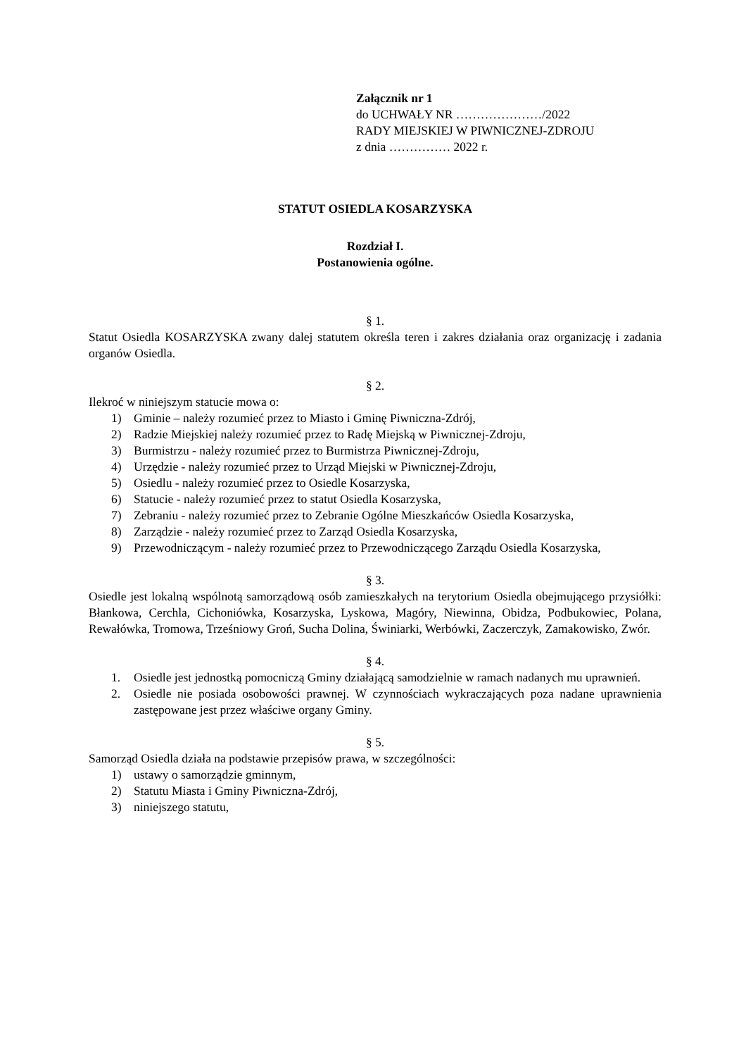Załącznik nr 1
do UCHWAŁY NR …………………/2022
RADY MIEJSKIEJ W PIWNICZNEJ-ZDROJU
z dnia …………… 2022 r.
STATUT OSIEDLA KOSARZYSKA
Rozdział I.
Postanowienia ogólne.
§ 1.
Statut Osiedla KOSARZYSKA zwany dalej statutem określa teren i zakres działania oraz organizację i zadania organów Osiedla.
§ 2.
Ilekroć w niniejszym statucie mowa o:
1) Gminie – należy rozumieć przez to Miasto i Gminę Piwniczna-Zdrój,
2) Radzie Miejskiej należy rozumieć przez to Radę Miejską w Piwnicznej-Zdroju,
3) Burmistrzu - należy rozumieć przez to Burmistrza Piwnicznej-Zdroju,
4) Urzędzie - należy rozumieć przez to Urząd Miejski w Piwnicznej-Zdroju,
5) Osiedlu - należy rozumieć przez to Osiedle Kosarzyska,
6) Statucie - należy rozumieć przez to statut Osiedla Kosarzyska,
7) Zebraniu - należy rozumieć przez to Zebranie Ogólne Mieszkańców Osiedla Kosarzyska,
8) Zarządzie - należy rozumieć przez to Zarząd Osiedla Kosarzyska,
9) Przewodniczącym - należy rozumieć przez to Przewodniczącego Zarządu Osiedla Kosarzyska,
§ 3.
Osiedle jest lokalną wspólnotą samorządową osób zamieszkałych na terytorium Osiedla obejmującego przysiółki: Błankowa, Cerchla, Cichoniówka, Kosarzyska, Lyskowa, Magóry, Niewinna, Obidza, Podbukowiec, Polana, Rewałówka, Tromowa, Trześniowy Groń, Sucha Dolina, Świniarki, Werbówki, Zaczerczyk, Zamakowisko, Zwór.
§ 4.
1. Osiedle jest jednostką pomocniczą Gminy działającą samodzielnie w ramach nadanych mu uprawnień.
2. Osiedle nie posiada osobowości prawnej. W czynnościach wykraczających poza nadane uprawnienia zastępowane jest przez właściwe organy Gminy.
§ 5.
Samorząd Osiedla działa na podstawie przepisów prawa, w szczególności:
1) ustawy o samorządzie gminnym,
2) Statutu Miasta i Gminy Piwniczna-Zdrój,
3) niniejszego statutu,